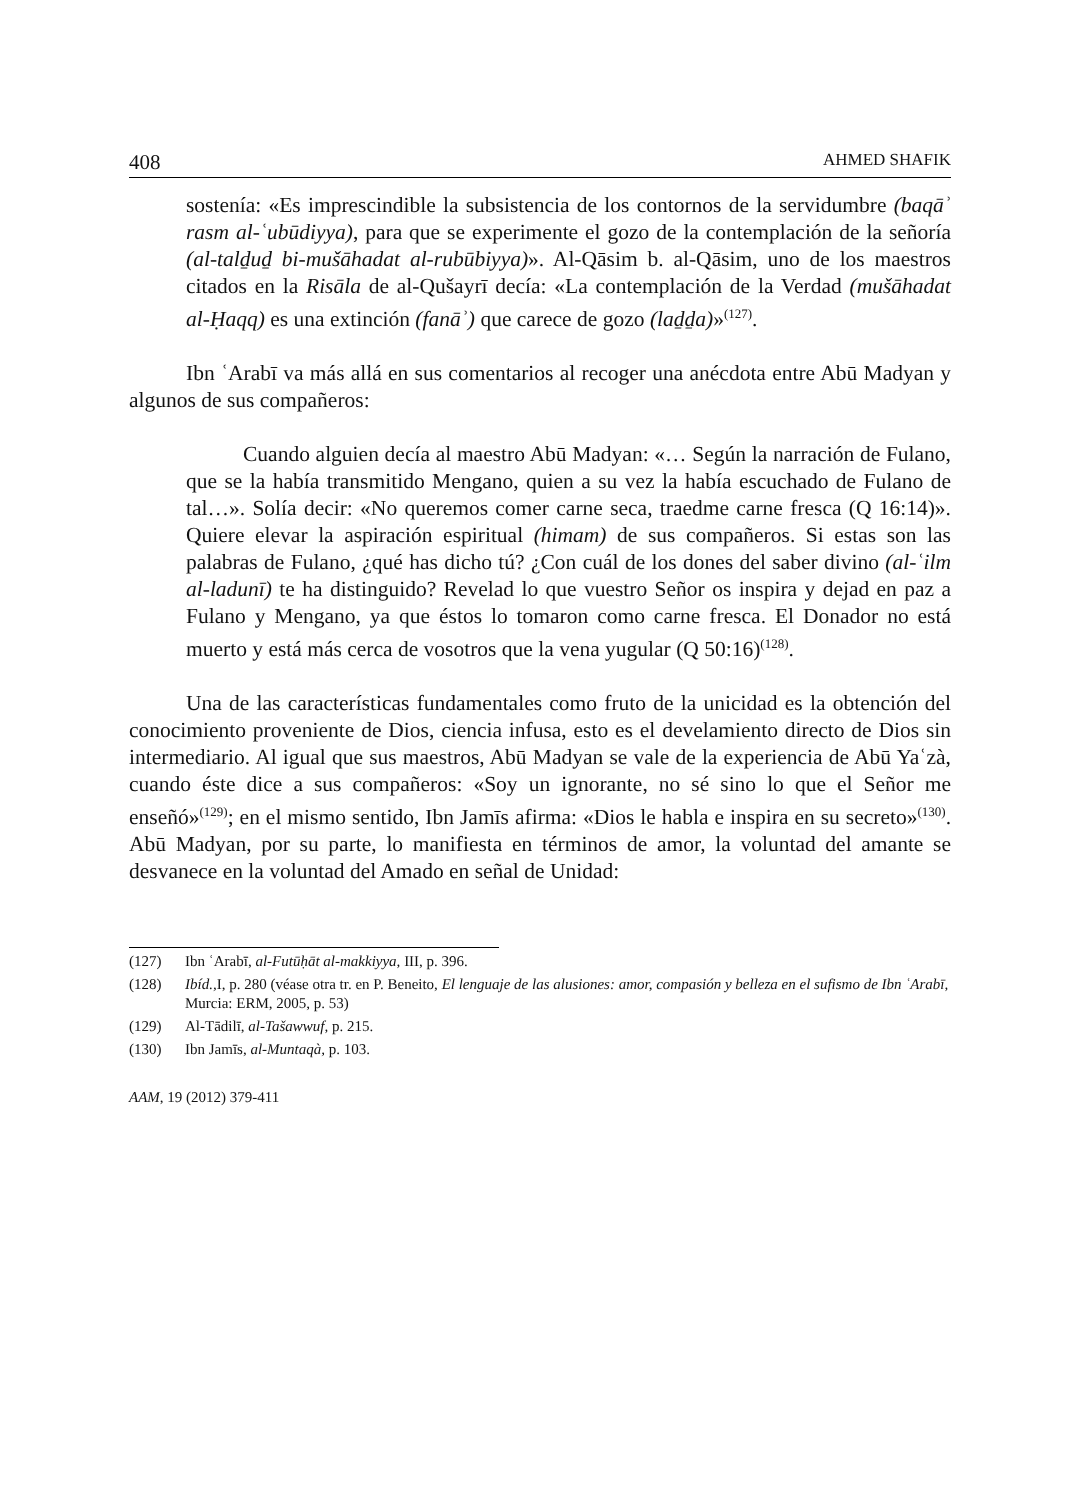408 AHMED SHAFIK
sostenía: «Es imprescindible la subsistencia de los contornos de la servidumbre (baqāʾ rasm al-ʿubūdiyya), para que se experimente el gozo de la contemplación de la señoría (al-talḏuḏ bi-mušāhadat al-rubūbiyya)». Al-Qāsim b. al-Qāsim, uno de los maestros citados en la Risāla de al-Qušayrī decía: «La contemplación de la Verdad (mušāhadat al-Ḥaqq) es una extinción (fanāʾ) que carece de gozo (laḏḏa)»<sup>(127)</sup>.
Ibn ʿArabī va más allá en sus comentarios al recoger una anécdota entre Abū Madyan y algunos de sus compañeros:
Cuando alguien decía al maestro Abū Madyan: «… Según la narración de Fulano, que se la había transmitido Mengano, quien a su vez la había escuchado de Fulano de tal…». Solía decir: «No queremos comer carne seca, traedme carne fresca (Q 16:14)». Quiere elevar la aspiración espiritual (himam) de sus compañeros. Si estas son las palabras de Fulano, ¿qué has dicho tú? ¿Con cuál de los dones del saber divino (al-ʿilm al-ladunī) te ha distinguido? Revelad lo que vuestro Señor os inspira y dejad en paz a Fulano y Mengano, ya que éstos lo tomaron como carne fresca. El Donador no está muerto y está más cerca de vosotros que la vena yugular (Q 50:16)<sup>(128)</sup>.
Una de las características fundamentales como fruto de la unicidad es la obtención del conocimiento proveniente de Dios, ciencia infusa, esto es el develamiento directo de Dios sin intermediario. Al igual que sus maestros, Abū Madyan se vale de la experiencia de Abū Yaʿzà, cuando éste dice a sus compañeros: «Soy un ignorante, no sé sino lo que el Señor me enseñó»<sup>(129)</sup>; en el mismo sentido, Ibn Jamīs afirma: «Dios le habla e inspira en su secreto»<sup>(130)</sup>. Abū Madyan, por su parte, lo manifiesta en términos de amor, la voluntad del amante se desvanece en la voluntad del Amado en señal de Unidad:
(127) Ibn ʿArabī, al-Futūḥāt al-makkiyya, III, p. 396.
(128) Ibíd., I, p. 280 (véase otra tr. en P. Beneito, El lenguaje de las alusiones: amor, compasión y belleza en el sufismo de Ibn ʿArabī, Murcia: ERM, 2005, p. 53)
(129) Al-Tādilī, al-Tašawwuf, p. 215.
(130) Ibn Jamīs, al-Muntaqà, p. 103.
AAM, 19 (2012) 379-411